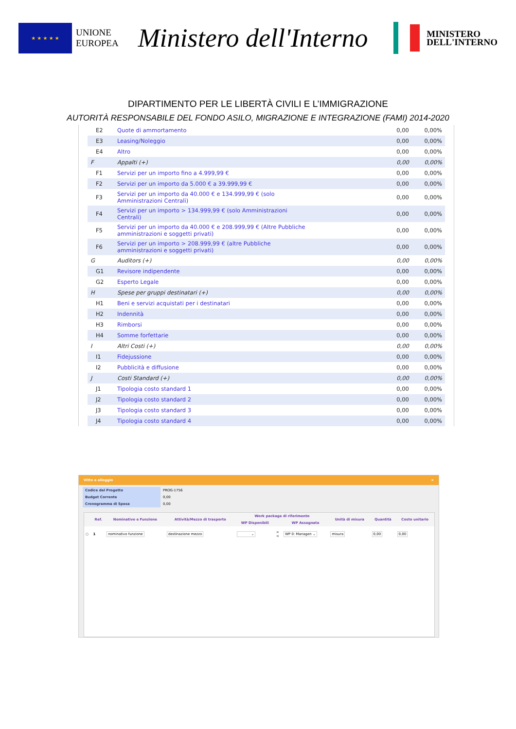★ ★ ★ ★ ★
UNIONE
EUROPEA
Ministero dell'Interno
MINISTERO
DELL'INTERNO
DIPARTIMENTO PER LE LIBERTÀ CIVILI E L’IMMIGRAZIONE
AUTORITÀ RESPONSABILE DEL FONDO ASILO, MIGRAZIONE E INTEGRAZIONE (FAMI) 2014-2020
| E2 | Quote di ammortamento | 0,00 | 0,00% |
| E3 | Leasing/Noleggio | 0,00 | 0,00% |
| E4 | Altro | 0,00 | 0,00% |
| F | Appalti (+) | 0,00 | 0,00% |
| F1 | Servizi per un importo fino a 4.999,99 € | 0,00 | 0,00% |
| F2 | Servizi per un importo da 5.000 € a 39.999,99 € | 0,00 | 0,00% |
| F3 | Servizi per un importo da 40.000 € e 134.999,99 € (solo Amministrazioni Centrali) | 0,00 | 0,00% |
| F4 | Servizi per un importo > 134.999,99 € (solo Amministrazioni Centrali) | 0,00 | 0,00% |
| F5 | Servizi per un importo da 40.000 € e 208.999,99 € (Altre Pubbliche amministrazioni e soggetti privati) | 0,00 | 0,00% |
| F6 | Servizi per un importo > 208.999,99 € (altre Pubbliche amministrazioni e soggetti privati) | 0,00 | 0,00% |
| G | Auditors (+) | 0,00 | 0,00% |
| G1 | Revisore indipendente | 0,00 | 0,00% |
| G2 | Esperto Legale | 0,00 | 0,00% |
| H | Spese per gruppi destinatari (+) | 0,00 | 0,00% |
| H1 | Beni e servizi acquistati per i destinatari | 0,00 | 0,00% |
| H2 | Indennità | 0,00 | 0,00% |
| H3 | Rimborsi | 0,00 | 0,00% |
| H4 | Somme forfettarie | 0,00 | 0,00% |
| I | Altri Costi (+) | 0,00 | 0,00% |
| I1 | Fidejussione | 0,00 | 0,00% |
| I2 | Pubblicità e diffusione | 0,00 | 0,00% |
| J | Costi Standard (+) | 0,00 | 0,00% |
| J1 | Tipologia costo standard 1 | 0,00 | 0,00% |
| J2 | Tipologia costo standard 2 | 0,00 | 0,00% |
| J3 | Tipologia costo standard 3 | 0,00 | 0,00% |
| J4 | Tipologia costo standard 4 | 0,00 | 0,00% |
Vitto e alloggio ×
| Codice del Progetto | PROG-1756 |
| Budget Corrente | 0,00 |
| Cronogramma di Spesa | 0,00 |
| | Ref. | Nominativo e Funzione | Attività/Mezzo di trasporto | Work package di riferimento | | | Unità di misura | Quantità | Costo unitario |
| --- | --- | --- | --- | --- | --- | --- | --- | --- | --- |
| | | | | WP Disponibili | | WP Assegnate | | | |
| ○ | 1 | nominativo funzione | destinazione mezzo | ⌄ | > < | WP 0: Managen ⌄ | misura | 0,00 | 0,00 |